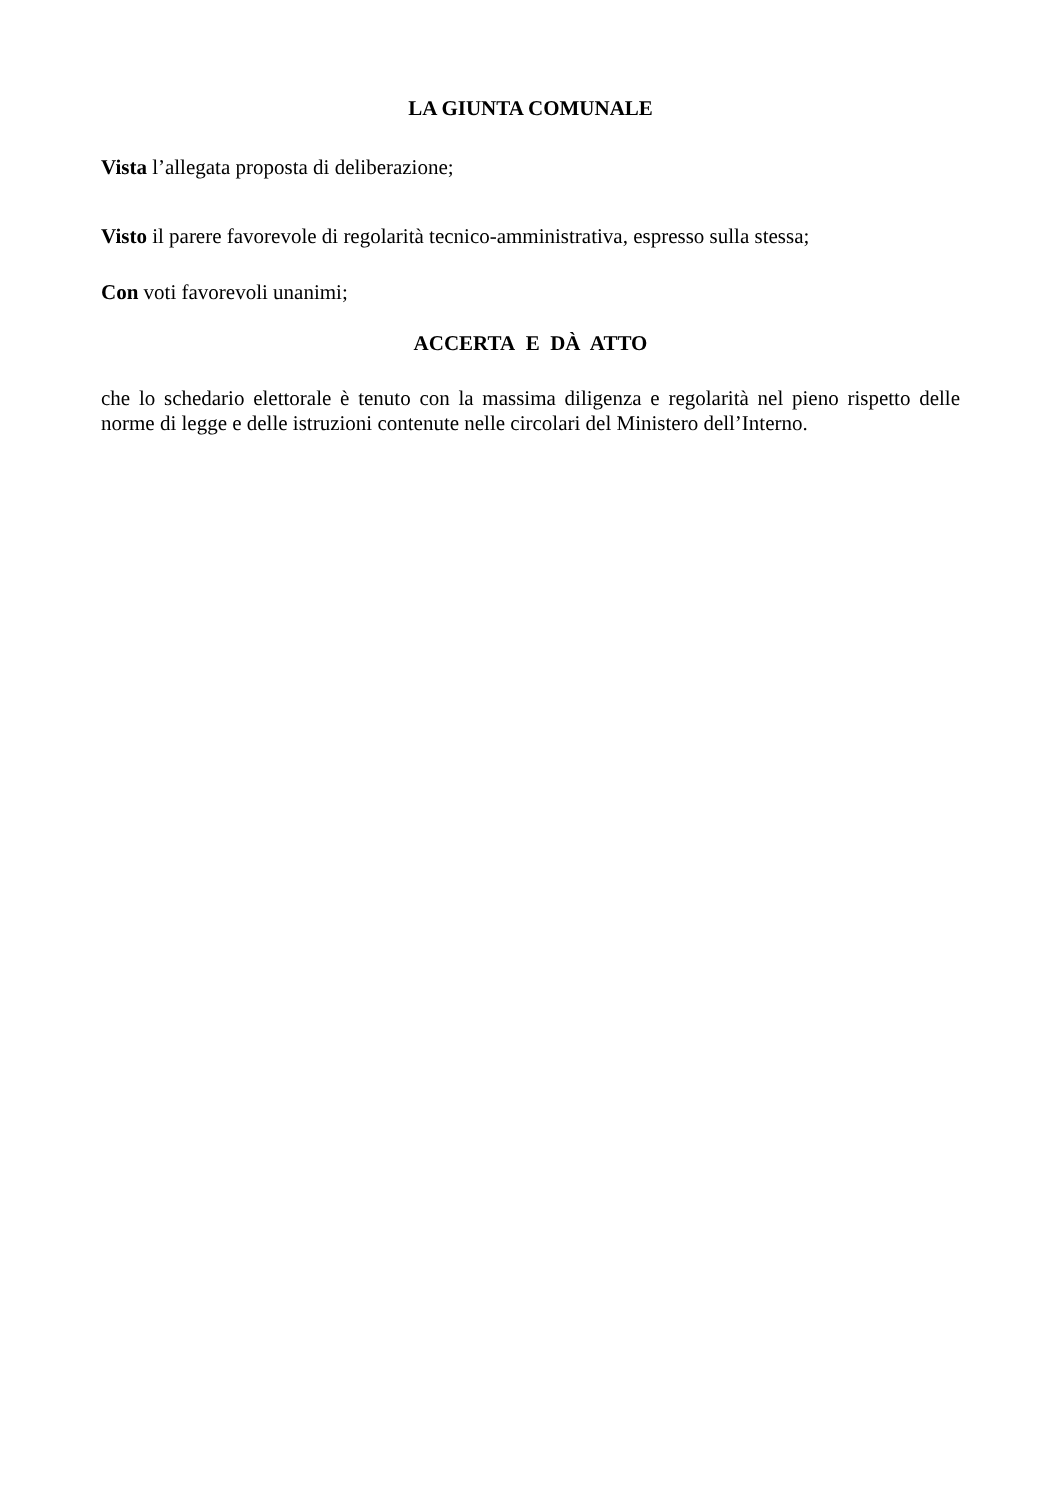LA GIUNTA COMUNALE
Vista l’allegata proposta di deliberazione;
Visto il parere favorevole di regolarità tecnico-amministrativa, espresso sulla stessa;
Con voti favorevoli unanimi;
ACCERTA E DÀ ATTO
che lo schedario elettorale è tenuto con la massima diligenza e regolarità nel pieno rispetto delle norme di legge e delle istruzioni contenute nelle circolari del Ministero dell’Interno.